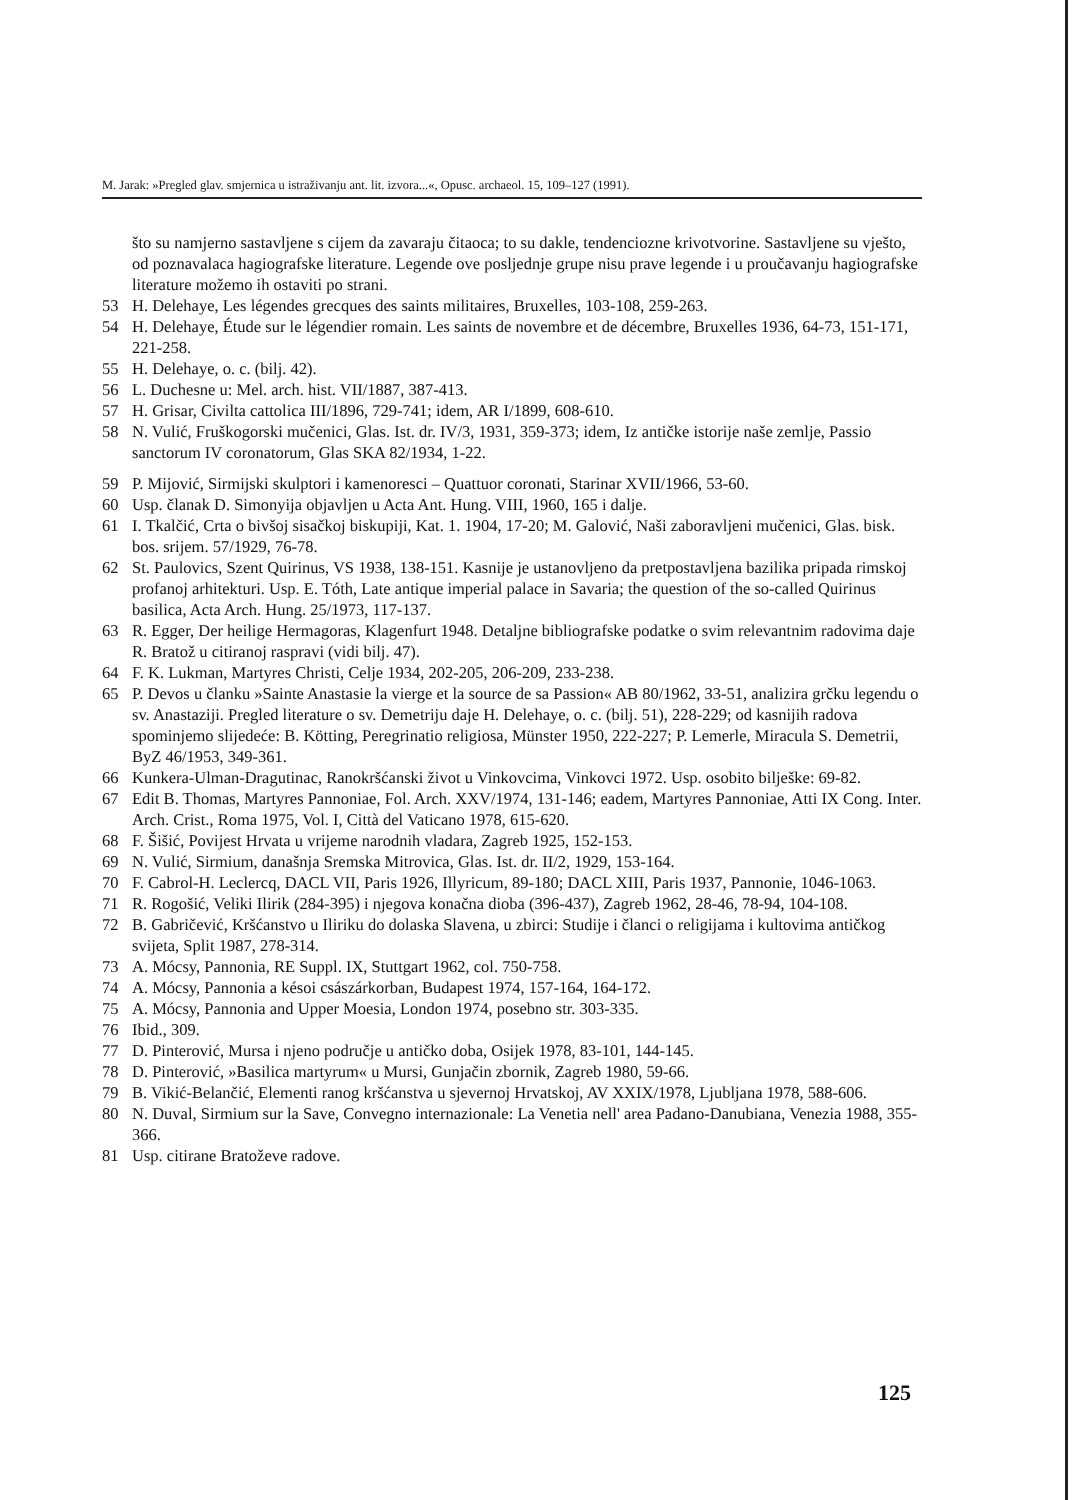M. Jarak: »Pregled glav. smjernica u istraživanju ant. lit. izvora...«, Opusc. archaeol. 15, 109–127 (1991).
što su namjerno sastavljene s cijem da zavaraju čitaoca; to su dakle, tendenciozne krivotvorine. Sastavljene su vješto, od poznavalaca hagiografske literature. Legende ove posljednje grupe nisu prave legende i u proučavanju hagiografske literature možemo ih ostaviti po strani.
53 H. Delehaye, Les légendes grecques des saints militaires, Bruxelles, 103-108, 259-263.
54 H. Delehaye, Étude sur le légendier romain. Les saints de novembre et de décembre, Bruxelles 1936, 64-73, 151-171, 221-258.
55 H. Delehaye, o. c. (bilj. 42).
56 L. Duchesne u: Mel. arch. hist. VII/1887, 387-413.
57 H. Grisar, Civilta cattolica III/1896, 729-741; idem, AR I/1899, 608-610.
58 N. Vulić, Fruškogorski mučenici, Glas. Ist. dr. IV/3, 1931, 359-373; idem, Iz antičke istorije naše zemlje, Passio sanctorum IV coronatorum, Glas SKA 82/1934, 1-22.
59 P. Mijović, Sirmijski skulptori i kamenoresci – Quattuor coronati, Starinar XVII/1966, 53-60.
60 Usp. članak D. Simonyija objavljen u Acta Ant. Hung. VIII, 1960, 165 i dalje.
61 I. Tkalčić, Crta o bivšoj sisačkoj biskupiji, Kat. 1. 1904, 17-20; M. Galović, Naši zaboravljeni mučenici, Glas. bisk. bos. srijem. 57/1929, 76-78.
62 St. Paulovics, Szent Quirinus, VS 1938, 138-151. Kasnije je ustanovljeno da pretpostavljena bazilika pripada rimskoj profanoj arhitekturi. Usp. E. Tóth, Late antique imperial palace in Savaria; the question of the so-called Quirinus basilica, Acta Arch. Hung. 25/1973, 117-137.
63 R. Egger, Der heilige Hermagoras, Klagenfurt 1948. Detaljne bibliografske podatke o svim relevantnim radovima daje R. Bratož u citiranoj raspravi (vidi bilj. 47).
64 F. K. Lukman, Martyres Christi, Celje 1934, 202-205, 206-209, 233-238.
65 P. Devos u članku »Sainte Anastasie la vierge et la source de sa Passion« AB 80/1962, 33-51, analizira grčku legendu o sv. Anastaziji. Pregled literature o sv. Demetriju daje H. Delehaye, o. c. (bilj. 51), 228-229; od kasnijih radova spominjemo slijedeće: B. Kötting, Peregrinatio religiosa, Münster 1950, 222-227; P. Lemerle, Miracula S. Demetrii, ByZ 46/1953, 349-361.
66 Kunkera-Ulman-Dragutinac, Ranokršćanski život u Vinkovcima, Vinkovci 1972. Usp. osobito bilješke: 69-82.
67 Edit B. Thomas, Martyres Pannoniae, Fol. Arch. XXV/1974, 131-146; eadem, Martyres Pannoniae, Atti IX Cong. Inter. Arch. Crist., Roma 1975, Vol. I, Città del Vaticano 1978, 615-620.
68 F. Šišić, Povijest Hrvata u vrijeme narodnih vladara, Zagreb 1925, 152-153.
69 N. Vulić, Sirmium, današnja Sremska Mitrovica, Glas. Ist. dr. II/2, 1929, 153-164.
70 F. Cabrol-H. Leclercq, DACL VII, Paris 1926, Illyricum, 89-180; DACL XIII, Paris 1937, Pannonie, 1046-1063.
71 R. Rogošić, Veliki Ilirik (284-395) i njegova konačna dioba (396-437), Zagreb 1962, 28-46, 78-94, 104-108.
72 B. Gabričević, Kršćanstvo u Iliriku do dolaska Slavena, u zbirci: Studije i članci o religijama i kultovima antičkog svijeta, Split 1987, 278-314.
73 A. Mócsy, Pannonia, RE Suppl. IX, Stuttgart 1962, col. 750-758.
74 A. Mócsy, Pannonia a késoi császárkorban, Budapest 1974, 157-164, 164-172.
75 A. Mócsy, Pannonia and Upper Moesia, London 1974, posebno str. 303-335.
76 Ibid., 309.
77 D. Pinterović, Mursa i njeno područje u antičko doba, Osijek 1978, 83-101, 144-145.
78 D. Pinterović, »Basilica martyrum« u Mursi, Gunjačin zbornik, Zagreb 1980, 59-66.
79 B. Vikić-Belančić, Elementi ranog kršćanstva u sjevernoj Hrvatskoj, AV XXIX/1978, Ljubljana 1978, 588-606.
80 N. Duval, Sirmium sur la Save, Convegno internazionale: La Venetia nell' area Padano-Danubiana, Venezia 1988, 355-366.
81 Usp. citirane Bratoževe radove.
125